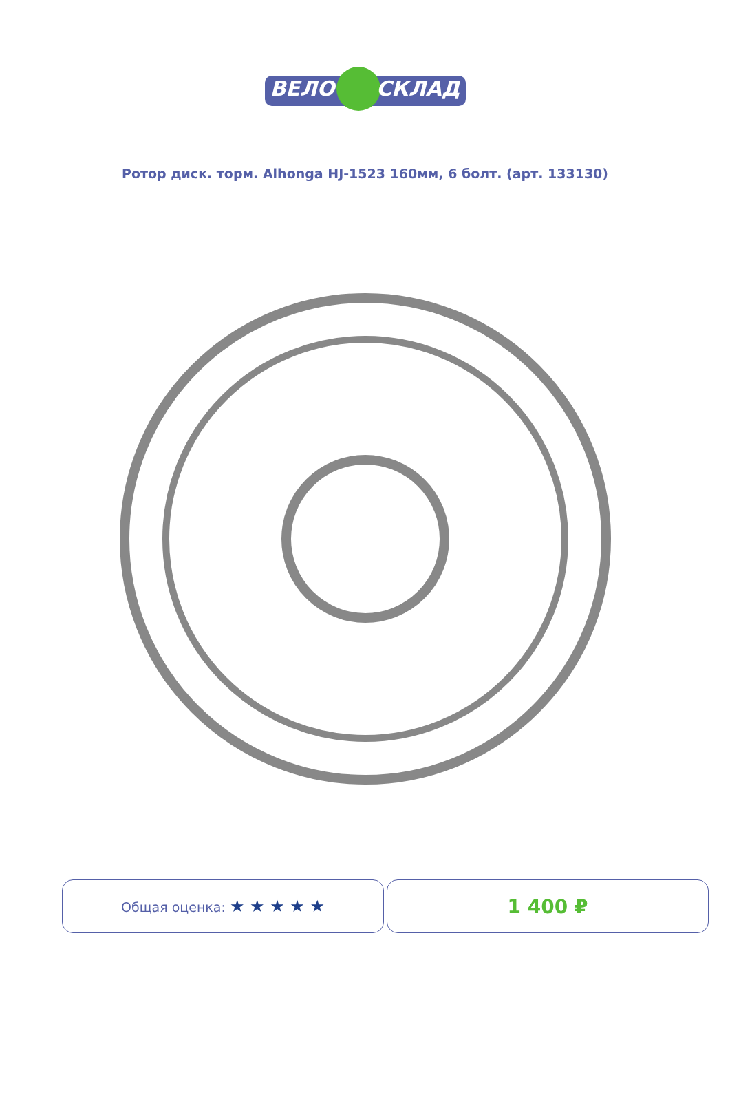ВЕЛО СКЛАД
Ротор диск. торм. Alhonga HJ-1523 160мм, 6 болт. (арт. 133130)
Общая оценка: ★ ★ ★ ★ ★
1 400 ₽